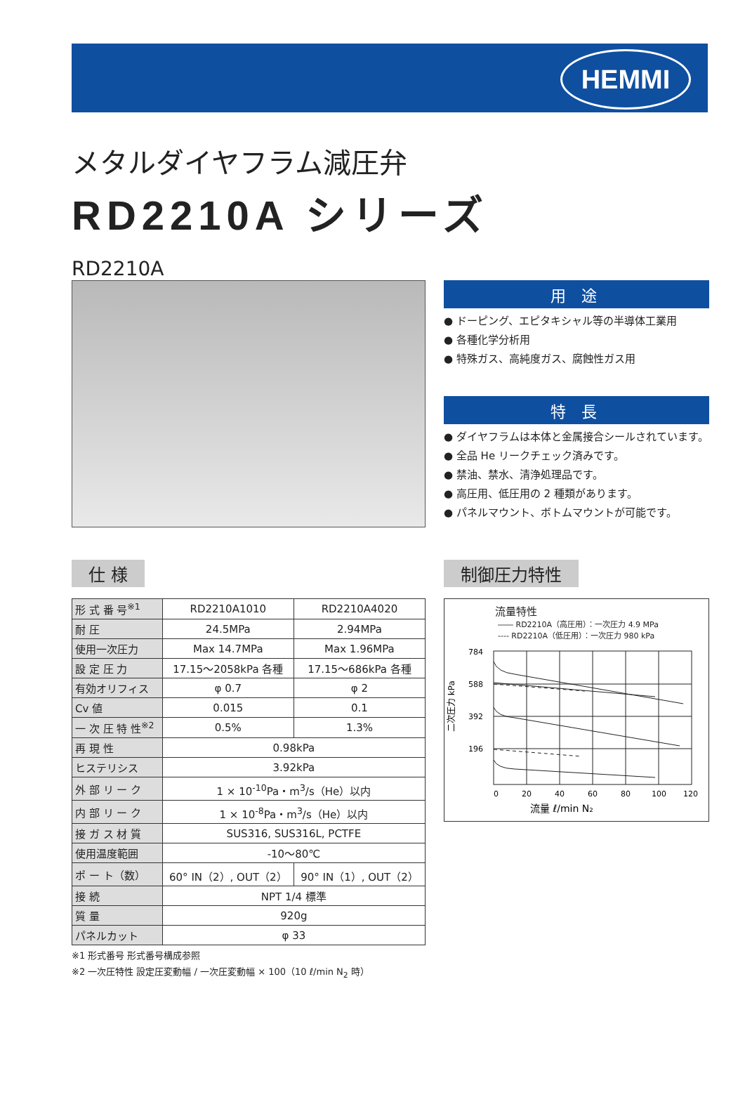HEMMI
メタルダイヤフラム減圧弁
RD2210A シリーズ
RD2210A
用 途
● ドーピング、エピタキシャル等の半導体工業用
● 各種化学分析用
● 特殊ガス、高純度ガス、腐蝕性ガス用
特 長
● ダイヤフラムは本体と金属接合シールされています。
● 全品 He リークチェック済みです。
● 禁油、禁水、清浄処理品です。
● 高圧用、低圧用の 2 種類があります。
● パネルマウント、ボトムマウントが可能です。
仕 様
| 形 式 番 号<sup>※1</sup> | RD2210A1010 | RD2210A4020 |
| 耐 圧 | 24.5MPa | 2.94MPa |
| 使用一次圧力 | Max 14.7MPa | Max 1.96MPa |
| 設 定 圧 力 | 17.15～2058kPa 各種 | 17.15～686kPa 各種 |
| 有効オリフィス | φ 0.7 | φ 2 |
| Cv 値 | 0.015 | 0.1 |
| 一 次 圧 特 性<sup>※2</sup> | 0.5% | 1.3% |
| 再 現 性 | 0.98kPa | |
| ヒステリシス | 3.92kPa | |
| 外 部 リ ー ク | 1 × 10<sup>-10</sup>Pa・m<sup>3</sup>/s（He）以内 | |
| 内 部 リ ー ク | 1 × 10<sup>-8</sup>Pa・m<sup>3</sup>/s（He）以内 | |
| 接 ガ ス 材 質 | SUS316, SUS316L, PCTFE | |
| 使用温度範囲 | -10～80℃ | |
| ポ ー ト（数） | 60° IN（2）, OUT（2） | 90° IN（1）, OUT（2） |
| 接 続 | NPT 1/4 標準 | |
| 質 量 | 920g | |
| パネルカット | φ 33 | |
※1 形式番号 形式番号構成参照
※2 一次圧特性 設定圧変動幅 / 一次圧変動幅 × 100（10 ℓ/min N<sub>2</sub> 時）
制御圧力特性
流量特性
―― RD2210A（高圧用）：一次圧力 4.9 MPa
---- RD2210A（低圧用）：一次圧力 980 kPa
二次圧力 kPa
784
588
392
196
0
20
40
60
80
100
120
流量 ℓ/min N₂